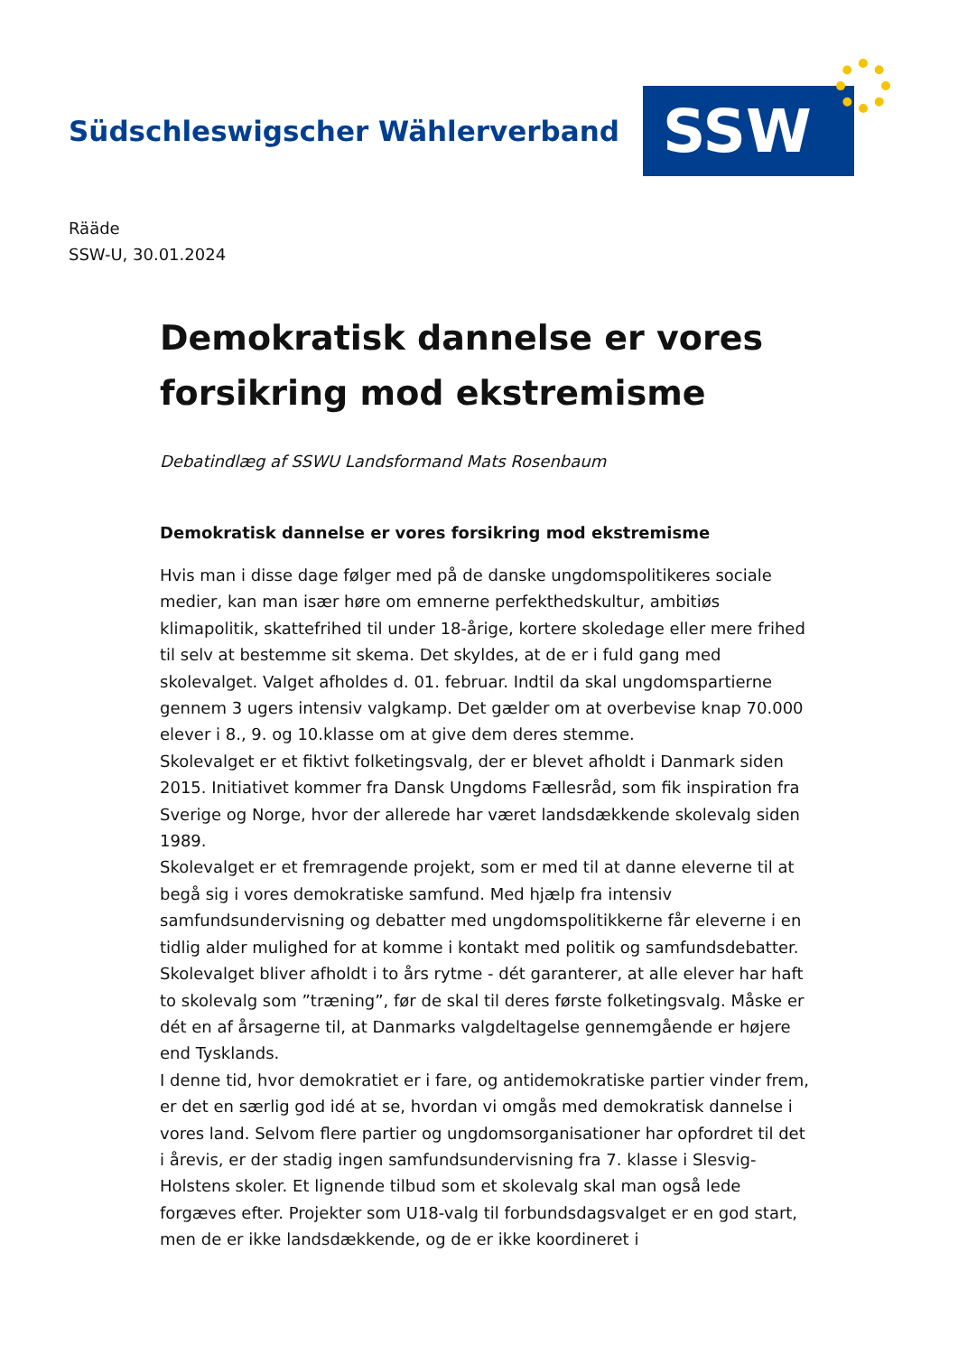Südschleswigscher Wählerverband
SSW
Rääde
SSW-U, 30.01.2024
Demokratisk dannelse er vores forsikring mod ekstremisme
Debatindlæg af SSWU Landsformand Mats Rosenbaum
Demokratisk dannelse er vores forsikring mod ekstremisme
Hvis man i disse dage følger med på de danske ungdomspolitikeres sociale medier, kan man især høre om emnerne perfekthedskultur, ambitiøs klimapolitik, skattefrihed til under 18-årige, kortere skoledage eller mere frihed til selv at bestemme sit skema. Det skyldes, at de er i fuld gang med skolevalget. Valget afholdes d. 01. februar. Indtil da skal ungdomspartierne gennem 3 ugers intensiv valgkamp. Det gælder om at overbevise knap 70.000 elever i 8., 9. og 10.klasse om at give dem deres stemme.
Skolevalget er et fiktivt folketingsvalg, der er blevet afholdt i Danmark siden 2015. Initiativet kommer fra Dansk Ungdoms Fællesråd, som fik inspiration fra Sverige og Norge, hvor der allerede har været landsdækkende skolevalg siden 1989.
Skolevalget er et fremragende projekt, som er med til at danne eleverne til at begå sig i vores demokratiske samfund. Med hjælp fra intensiv samfundsundervisning og debatter med ungdomspolitikkerne får eleverne i en tidlig alder mulighed for at komme i kontakt med politik og samfundsdebatter.
Skolevalget bliver afholdt i to års rytme - dét garanterer, at alle elever har haft to skolevalg som ”træning”, før de skal til deres første folketingsvalg. Måske er dét en af årsagerne til, at Danmarks valgdeltagelse gennemgående er højere end Tysklands.
I denne tid, hvor demokratiet er i fare, og antidemokratiske partier vinder frem, er det en særlig god idé at se, hvordan vi omgås med demokratisk dannelse i vores land. Selvom flere partier og ungdomsorganisationer har opfordret til det i årevis, er der stadig ingen samfundsundervisning fra 7. klasse i Slesvig-Holstens skoler. Et lignende tilbud som et skolevalg skal man også lede forgæves efter. Projekter som U18-valg til forbundsdagsvalget er en god start, men de er ikke landsdækkende, og de er ikke koordineret i